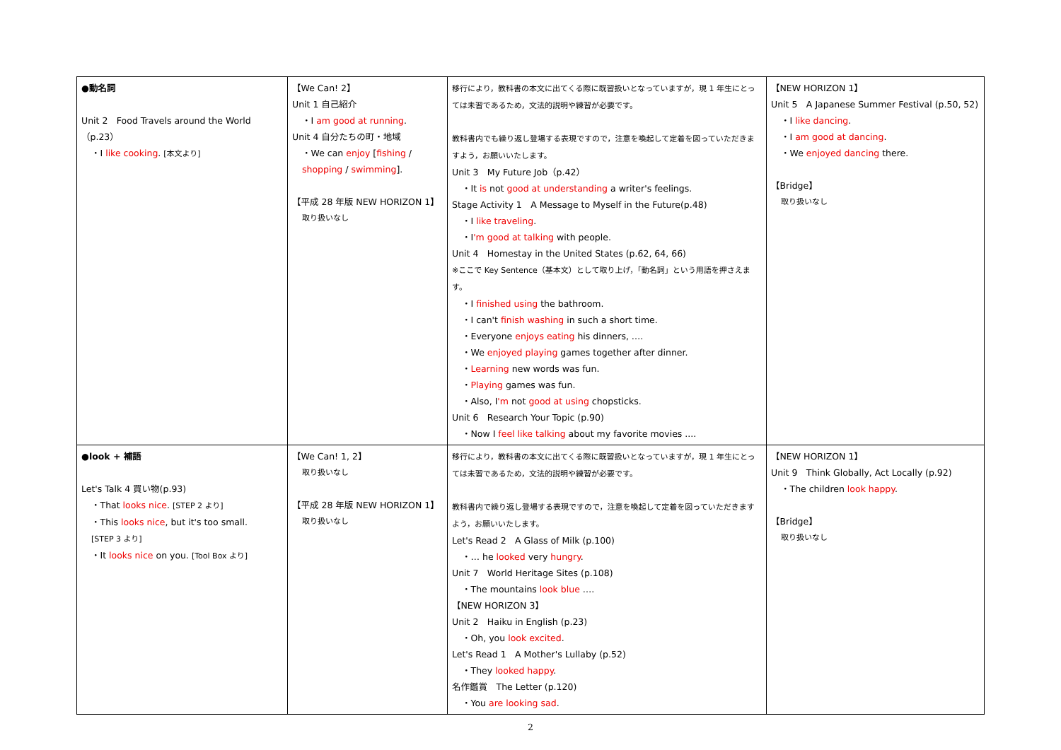| ●動名詞 Unit 2 Food Travels around the World（p.23） ・I like cooking . [本文より] | 【We Can! 2】 Unit 1 自己紹介 ・I am good at running . Unit 4 自分たちの町・地域 ・We can enjoy [ fishing / shopping / swimming ]. 【平成 28 年版 NEW HORIZON 1】 取り扱いなし | 移行により，教科書の本文に出てくる際に既習扱いとなっていますが，現 1 年生にとっては未習であるため，文法的説明や練習が必要です。 教科書内でも繰り返し登場する表現ですので，注意を喚起して定着を図っていただきますよう，お願いいたします。 Unit 3 My Future Job（p.42） ・It is not good at understanding a writer's feelings. Stage Activity 1 A Message to Myself in the Future(p.48) ・I like traveling . ・I 'm good at talking with people. Unit 4 Homestay in the United States (p.62, 64, 66) ※ここで Key Sentence（基本文）として取り上げ，「動名詞」という用語を押さえます。 ・I finished using the bathroom. ・I can't finish washing in such a short time. ・Everyone enjoys eating his dinners, …. ・We enjoyed playing games together after dinner. ・ Learning new words was fun. ・ Playing games was fun. ・Also, I 'm not good at using chopsticks. Unit 6 Research Your Topic (p.90) ・Now I feel like talking about my favorite movies .... | 【NEW HORIZON 1】 Unit 5 A Japanese Summer Festival (p.50, 52) ・I like dancing . ・I am good at dancing . ・We enjoyed dancing there. 【Bridge】 取り扱いなし |
| ●look + 補語 Let's Talk 4 買い物(p.93) ・That looks nice . [STEP 2 より] ・This looks nice , but it's too small. [STEP 3 より] ・It looks nice on you. [Tool Box より] | 【We Can! 1, 2】 取り扱いなし 【平成 28 年版 NEW HORIZON 1】 取り扱いなし | 移行により，教科書の本文に出てくる際に既習扱いとなっていますが，現 1 年生にとっては未習であるため，文法的説明や練習が必要です。 教科書内で繰り返し登場する表現ですので，注意を喚起して定着を図っていただきますよう，お願いいたします。 Let's Read 2 A Glass of Milk (p.100) ・… he looked very hungry . Unit 7 World Heritage Sites (p.108) ・The mountains look blue …. 【NEW HORIZON 3】 Unit 2 Haiku in English (p.23) ・Oh, you look excited . Let's Read 1 A Mother's Lullaby (p.52) ・They looked happy . 名作鑑賞 The Letter (p.120) ・You are looking sad . | 【NEW HORIZON 1】 Unit 9 Think Globally, Act Locally (p.92) ・The children look happy . 【Bridge】 取り扱いなし |
2